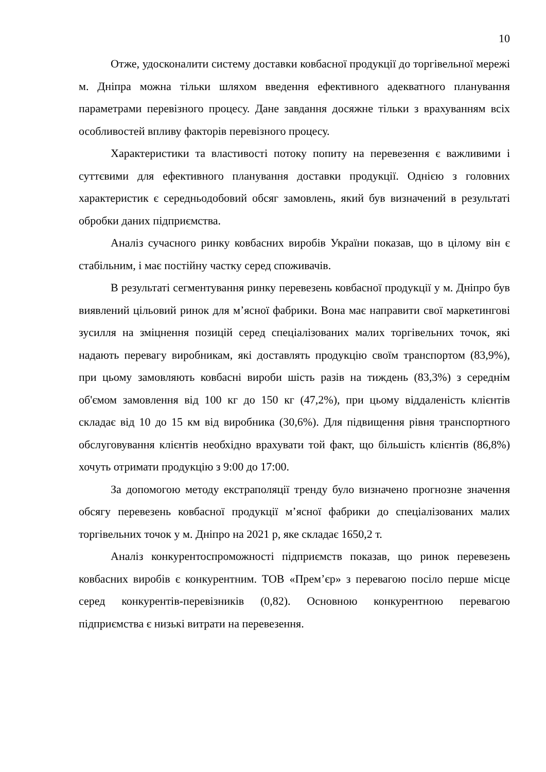10
Отже, удосконалити систему доставки ковбасної продукції до торгівельної мережі м. Дніпра можна тільки шляхом введення ефективного адекватного планування параметрами перевізного процесу. Дане завдання досяжне тільки з врахуванням всіх особливостей впливу факторів перевізного процесу.
Характеристики та властивості потоку попиту на перевезення є важливими і суттєвими для ефективного планування доставки продукції. Однією з головних характеристик є середньодобовий обсяг замовлень, який був визначений в результаті обробки даних підприємства.
Аналіз сучасного ринку ковбасних виробів України показав, що в цілому він є стабільним, і має постійну частку серед споживачів.
В результаті сегментування ринку перевезень ковбасної продукції у м. Дніпро був виявлений цільовий ринок для м’ясної фабрики. Вона має направити свої маркетингові зусилля на зміцнення позицій серед спеціалізованих малих торгівельних точок, які надають перевагу виробникам, які доставлять продукцію своїм транспортом (83,9%), при цьому замовляють ковбасні вироби шість разів на тиждень (83,3%) з середнім об'ємом замовлення від 100 кг до 150 кг (47,2%), при цьому віддаленість клієнтів складає від 10 до 15 км від виробника (30,6%). Для підвищення рівня транспортного обслуговування клієнтів необхідно врахувати той факт, що більшість клієнтів (86,8%) хочуть отримати продукцію з 9:00 до 17:00.
За допомогою методу екстраполяції тренду було визначено прогнозне значення обсягу перевезень ковбасної продукції м’ясної фабрики до спеціалізованих малих торгівельних точок у м. Дніпро на 2021 р, яке складає 1650,2 т.
Аналіз конкурентоспроможності підприємств показав, що ринок перевезень ковбасних виробів є конкурентним. ТОВ «Прем’єр» з перевагою посіло перше місце серед конкурентів-перевізників (0,82). Основною конкурентною перевагою підприємства є низькі витрати на перевезення.